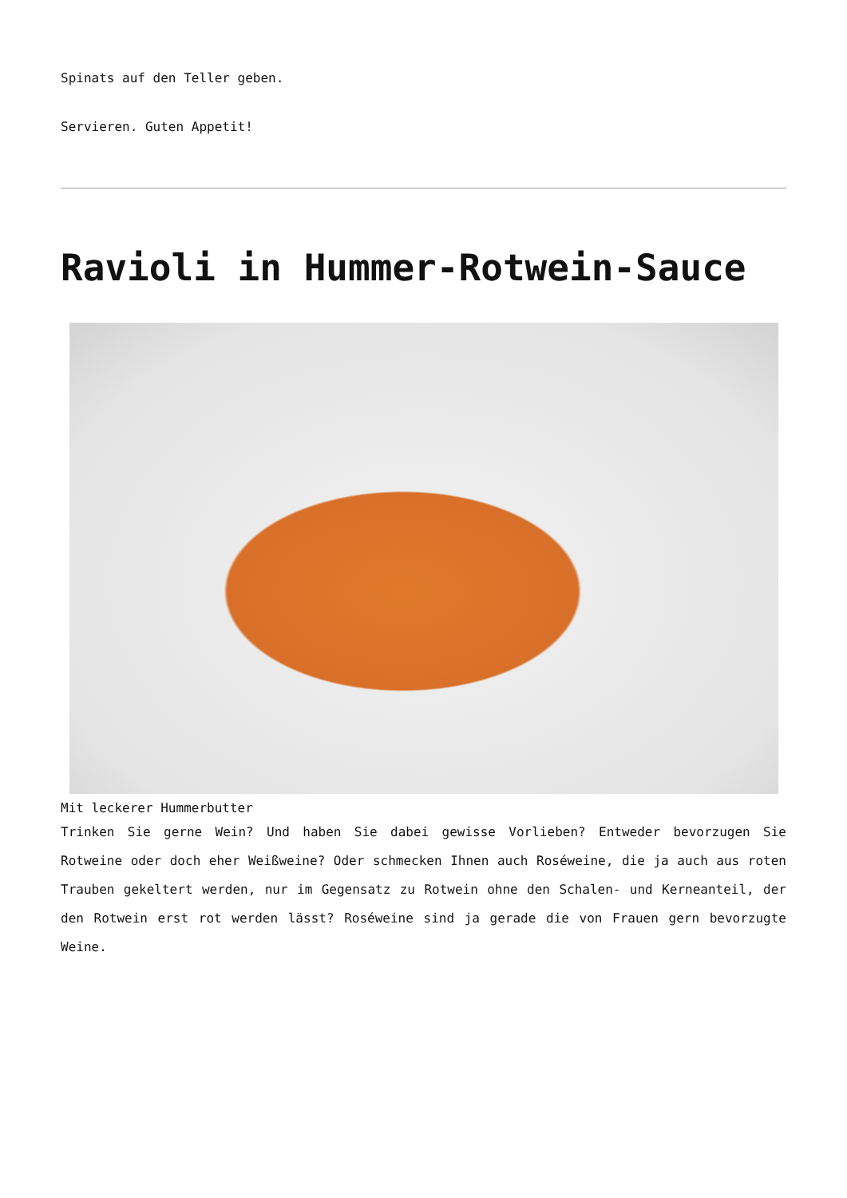Spinats auf den Teller geben.
Servieren. Guten Appetit!
Ravioli in Hummer-Rotwein-Sauce
Mit leckerer Hummerbutter
Trinken Sie gerne Wein? Und haben Sie dabei gewisse Vorlieben? Entweder bevorzugen Sie Rotweine oder doch eher Weißweine? Oder schmecken Ihnen auch Roséweine, die ja auch aus roten Trauben gekeltert werden, nur im Gegensatz zu Rotwein ohne den Schalen- und Kerneanteil, der den Rotwein erst rot werden lässt? Roséweine sind ja gerade die von Frauen gern bevorzugte Weine.